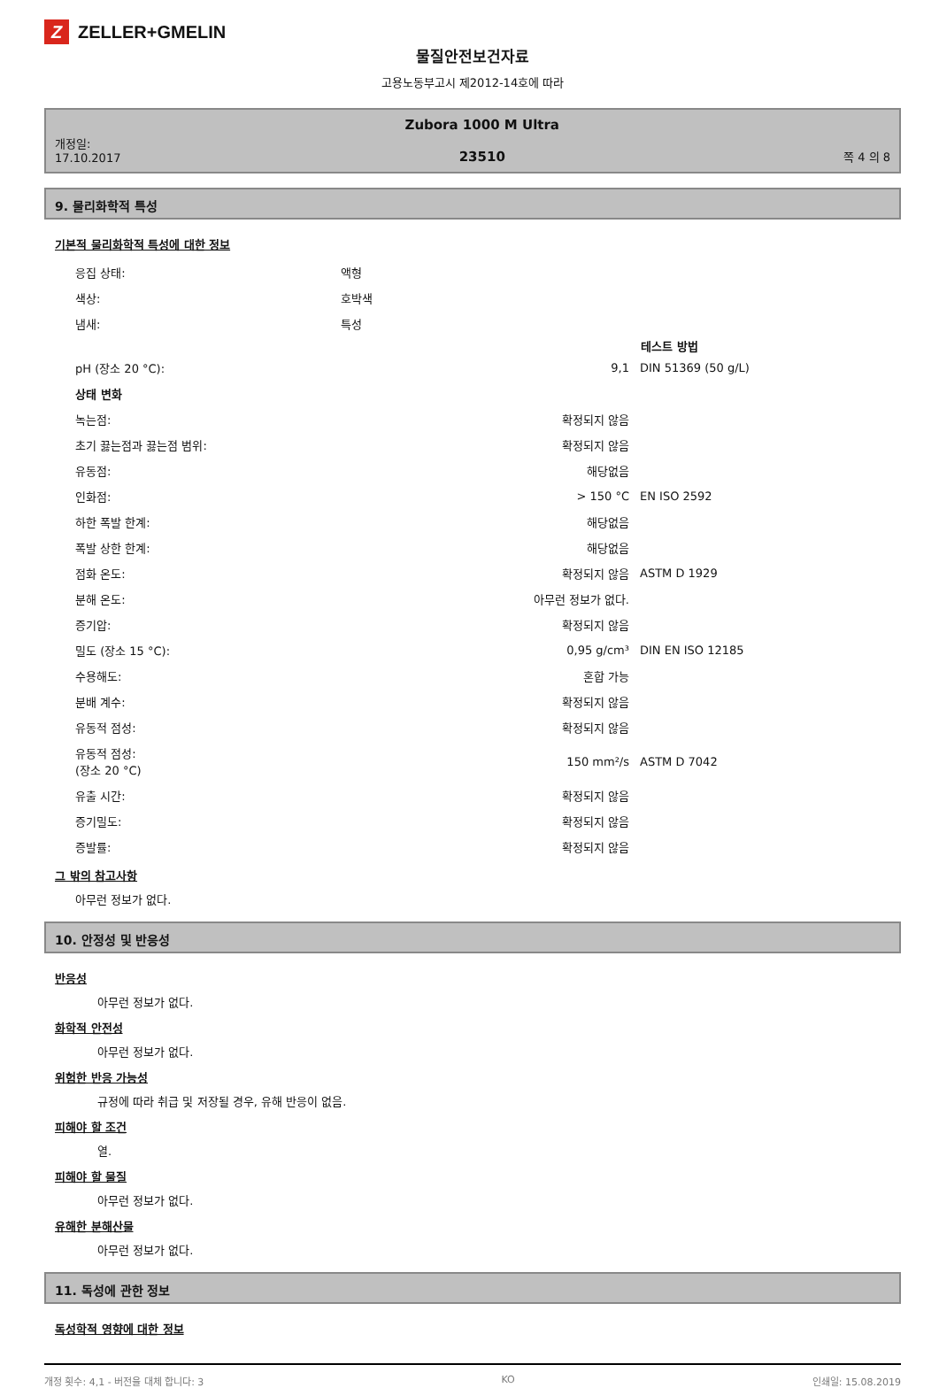Z
ZELLER+GMELIN
물질안전보건자료
고용노동부고시 제2012-14호에 따라
개정일:
17.10.2017
Zubora 1000 M Ultra
23510
쪽 4 의 8
9. 물리화학적 특성
기본적 물리화학적 특성에 대한 정보
| 응집 상태: | 액형 | | |
| 색상: | 호박색 | | |
| 냄새: | 특성 | | |
| | | 테스트 방법 |
| --- | --- | --- |
| pH (장소 20 °C): | 9,1 | DIN 51369 (50 g/L) |
| 상태 변화 | | |
| 녹는점: | 확정되지 않음 | |
| 초기 끓는점과 끓는점 범위: | 확정되지 않음 | |
| 유동점: | 해당없음 | |
| 인화점: | > 150 °C | EN ISO 2592 |
| 하한 폭발 한계: | 해당없음 | |
| 폭발 상한 한계: | 해당없음 | |
| 점화 온도: | 확정되지 않음 | ASTM D 1929 |
| 분해 온도: | 아무런 정보가 없다. | |
| 증기압: | 확정되지 않음 | |
| 밀도 (장소 15 °C): | 0,95 g/cm³ | DIN EN ISO 12185 |
| 수용해도: | 혼합 가능 | |
| 분배 계수: | 확정되지 않음 | |
| 유동적 점성: | 확정되지 않음 | |
| 유동적 점성: (장소 20 °C) | 150 mm²/s | ASTM D 7042 |
| 유출 시간: | 확정되지 않음 | |
| 증기밀도: | 확정되지 않음 | |
| 증발률: | 확정되지 않음 | |
그 밖의 참고사항
아무런 정보가 없다.
10. 안정성 및 반응성
반응성
아무런 정보가 없다.
화학적 안전성
아무런 정보가 없다.
위험한 반응 가능성
규정에 따라 취급 및 저장될 경우, 유해 반응이 없음.
피해야 할 조건
열.
피해야 할 물질
아무런 정보가 없다.
유해한 분해산물
아무런 정보가 없다.
11. 독성에 관한 정보
독성학적 영향에 대한 정보
개정 횟수: 4,1 - 버전을 대체 합니다: 3 KO 인쇄일: 15.08.2019